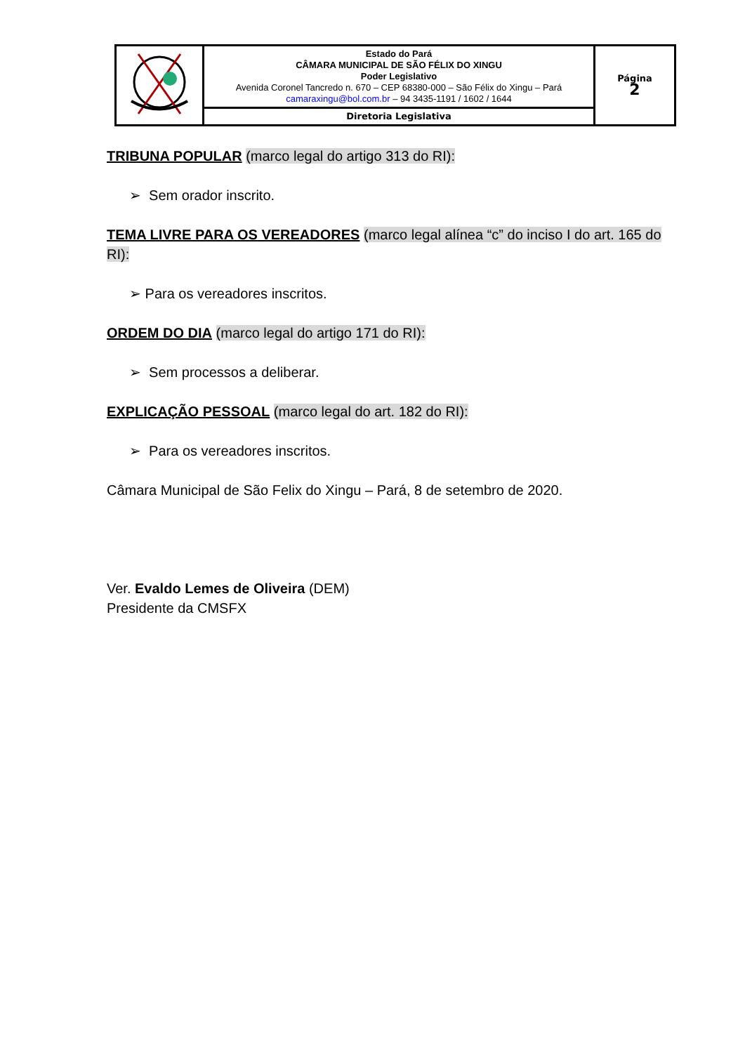| | Estado do Pará CÂMARA MUNICIPAL DE SÃO FÉLIX DO XINGU Poder Legislativo Avenida Coronel Tancredo n. 670 – CEP 68380-000 – São Félix do Xingu – Pará camaraxingu@bol.com.br – 94 3435-1191 / 1602 / 1644 | Página 2 |
| | Diretoria Legislativa | |
TRIBUNA POPULAR (marco legal do artigo 313 do RI):
➢ Sem orador inscrito.
TEMA LIVRE PARA OS VEREADORES (marco legal alínea “c” do inciso I do art. 165 do RI):
➢ Para os vereadores inscritos.
ORDEM DO DIA (marco legal do artigo 171 do RI):
➢ Sem processos a deliberar.
EXPLICAÇÃO PESSOAL (marco legal do art. 182 do RI):
➢ Para os vereadores inscritos.
Câmara Municipal de São Felix do Xingu – Pará, 8 de setembro de 2020.
Ver. Evaldo Lemes de Oliveira (DEM)
Presidente da CMSFX